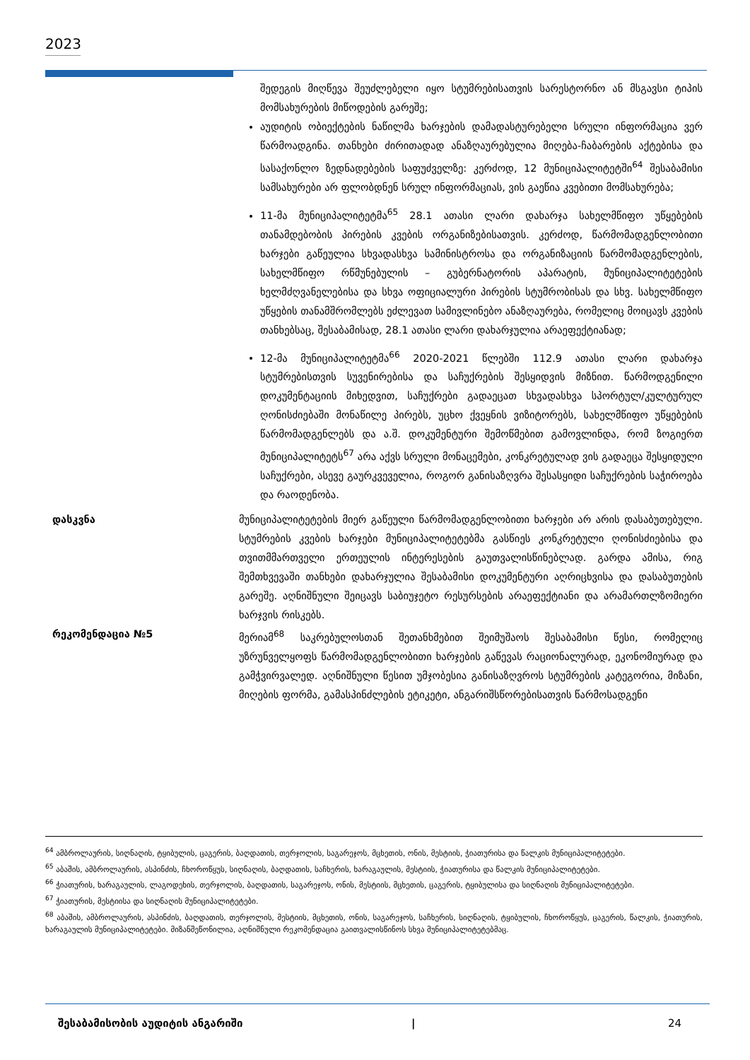2023
შედეგის მიღწევა შეუძლებელი იყო სტუმრებისათვის სარესტორნო ან მსგავსი ტიპის მომსახურების მიწოდების გარეშე;
აუდიტის ობიექტების ნაწილმა ხარჯების დამადასტურებელი სრული ინფორმაცია ვერ წარმოადგინა. თანხები ძირითადად ანაზღაურებულია მიღება-ჩაბარების აქტებისა და სასაქონლო ზედნადებების საფუძველზე: კერძოდ, 12 მუნიციპალიტეტში<sup>64</sup> შესაბამისი სამსახურები არ ფლობდნენ სრულ ინფორმაციას, ვის გაეწია კვებითი მომსახურება;
11-მა მუნიციპალიტეტმა<sup>65</sup> 28.1 ათასი ლარი დახარჯა სახელმწიფო უწყებების თანამდებობის პირების კვების ორგანიზებისათვის. კერძოდ, წარმომადგენლობითი ხარჯები გაწეულია სხვადასხვა სამინისტროსა და ორგანიზაციის წარმომადგენლების, სახელმწიფო რწმუნებულის – გუბერნატორის აპარატის, მუნიციპალიტეტების ხელმძღვანელებისა და სხვა ოფიციალური პირების სტუმრობისას და სხვ. სახელმწიფო უწყების თანამშრომლებს ეძლევათ სამივლინებო ანაზღაურება, რომელიც მოიცავს კვების თანხებსაც, შესაბამისად, 28.1 ათასი ლარი დახარჯულია არაეფექტიანად;
12-მა მუნიციპალიტეტმა<sup>66</sup> 2020-2021 წლებში 112.9 ათასი ლარი დახარჯა სტუმრებისთვის სუვენირებისა და საჩუქრების შესყიდვის მიზნით. წარმოდგენილი დოკუმენტაციის მიხედვით, საჩუქრები გადაეცათ სხვადასხვა სპორტულ/კულტურულ ღონისძიებაში მონაწილე პირებს, უცხო ქვეყნის ვიზიტორებს, სახელმწიფო უწყებების წარმომადგენლებს და ა.შ. დოკუმენტური შემოწმებით გამოვლინდა, რომ ზოგიერთ მუნიციპალიტეტს<sup>67</sup> არა აქვს სრული მონაცემები, კონკრეტულად ვის გადაეცა შესყიდული საჩუქრები, ასევე გაურკვეველია, როგორ განისაზღვრა შესასყიდი საჩუქრების საჭიროება და რაოდენობა.
დასკვნა მუნიციპალიტეტების მიერ გაწეული წარმომადგენლობითი ხარჯები არ არის დასაბუთებული. სტუმრების კვების ხარჯები მუნიციპალიტეტებმა გასწიეს კონკრეტული ღონისძიებისა და თვითმმართველი ერთეულის ინტერესების გაუთვალისწინებლად. გარდა ამისა, რიგ შემთხვევაში თანხები დახარჯულია შესაბამისი დოკუმენტური აღრიცხვისა და დასაბუთების გარეშე. აღნიშნული შეიცავს საბიუჯეტო რესურსების არაეფექტიანი და არამართლზომიერი ხარჯვის რისკებს.
რეკომენდაცია №5 მერიამ<sup>68</sup> საკრებულოსთან შეთანხმებით შეიმუშაოს შესაბამისი წესი, რომელიც უზრუნველყოფს წარმომადგენლობითი ხარჯების გაწევას რაციონალურად, ეკონომიურად და გამჭვირვალედ. აღნიშნული წესით უმჯობესია განისაზღვროს სტუმრების კატეგორია, მიზანი, მიღების ფორმა, გამასპინძლების ეტიკეტი, ანგარიშსწორებისათვის წარმოსადგენი
<sup>64</sup> ამბროლაურის, სიღნაღის, ტყიბულის, ცაგერის, ბაღდათის, თერჯოლის, საგარეჯოს, მცხეთის, ონის, მესტიის, ჭიათურისა და წალკის მუნიციპალიტეტები.
<sup>65</sup> აბაშის, ამბროლაურის, ასპინძის, ჩხოროწყუს, სიღნაღის, ბაღდათის, საჩხერის, ხარაგაულის, მესტიის, ჭიათურისა და წალკის მუნიციპალიტეტები.
<sup>66</sup> ჭიათურის, ხარაგაულის, ლაგოდეხის, თერჯოლის, ბაღდათის, საგარეჯოს, ონის, მესტიის, მცხეთის, ცაგერის, ტყიბულისა და სიღნაღის მუნიციპალიტეტები.
<sup>67</sup> ჭიათურის, მესტიისა და სიღნაღის მუნიციპალიტეტები.
<sup>68</sup> აბაშის, ამბროლაურის, ასპინძის, ბაღდათის, თერჯოლის, მესტიის, მცხეთის, ონის, საგარეჯოს, საჩხერის, სიღნაღის, ტყიბულის, ჩხოროწყუს, ცაგერის, წალკის, ჭიათურის, ხარაგაულის მუნიციპალიტეტები. მიზანშეწონილია, აღნიშნული რეკომენდაცია გაითვალისწინოს სხვა მუნიციპალიტეტებმაც.
შესაბამისობის აუდიტის ანგარიში | 24